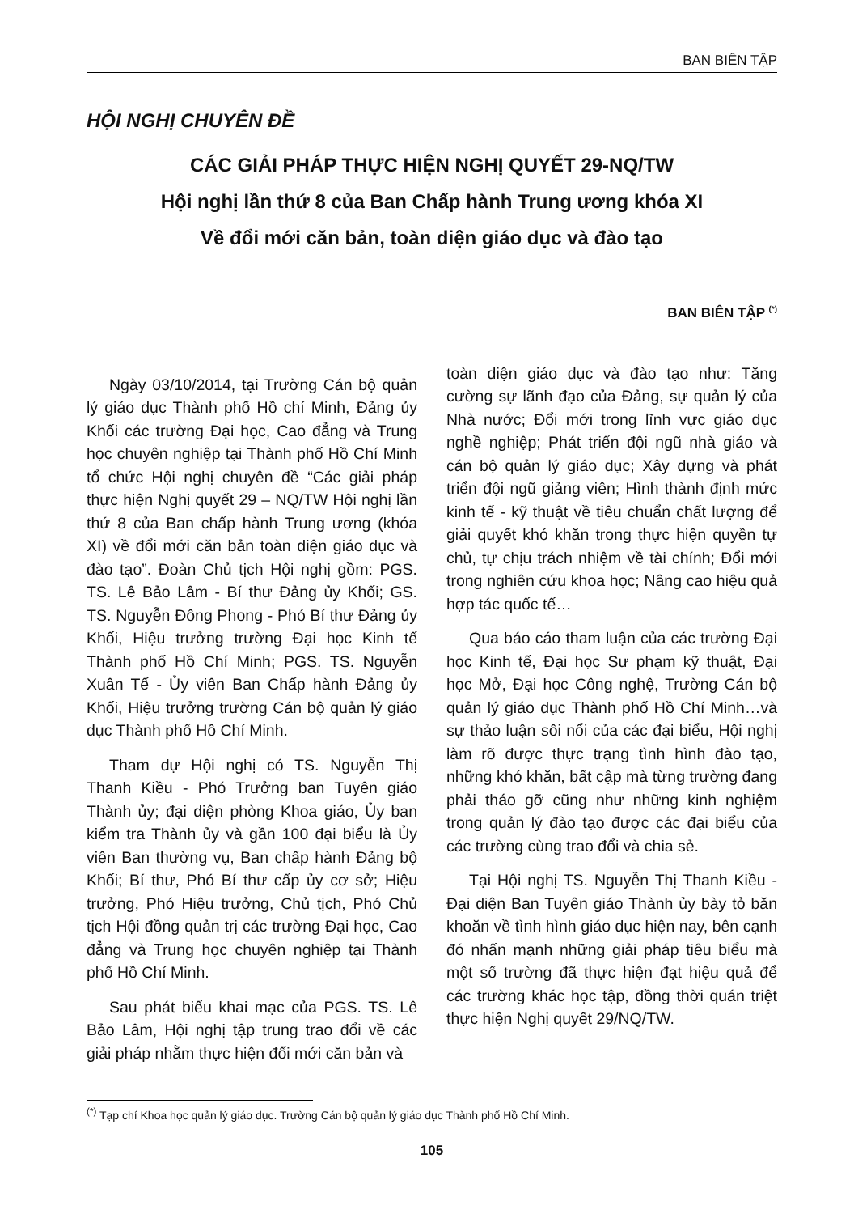BAN BIÊN TẬP
HỘI NGHỊ CHUYÊN ĐỀ
CÁC GIẢI PHÁP THỰC HIỆN NGHỊ QUYẾT 29-NQ/TW
Hội nghị lần thứ 8 của Ban Chấp hành Trung ương khóa XI
Về đổi mới căn bản, toàn diện giáo dục và đào tạo
BAN BIÊN TẬP <sup>(*)</sup>
Ngày 03/10/2014, tại Trường Cán bộ quản lý giáo dục Thành phố Hồ chí Minh, Đảng ủy Khối các trường Đại học, Cao đẳng và Trung học chuyên nghiệp tại Thành phố Hồ Chí Minh tổ chức Hội nghị chuyên đề “Các giải pháp thực hiện Nghị quyết 29 – NQ/TW Hội nghị lần thứ 8 của Ban chấp hành Trung ương (khóa XI) về đổi mới căn bản toàn diện giáo dục và đào tạo”. Đoàn Chủ tịch Hội nghị gồm: PGS. TS. Lê Bảo Lâm - Bí thư Đảng ủy Khối; GS. TS. Nguyễn Đông Phong - Phó Bí thư Đảng ủy Khối, Hiệu trưởng trường Đại học Kinh tế Thành phố Hồ Chí Minh; PGS. TS. Nguyễn Xuân Tế - Ủy viên Ban Chấp hành Đảng ủy Khối, Hiệu trưởng trường Cán bộ quản lý giáo dục Thành phố Hồ Chí Minh.
Tham dự Hội nghị có TS. Nguyễn Thị Thanh Kiều - Phó Trưởng ban Tuyên giáo Thành ủy; đại diện phòng Khoa giáo, Ủy ban kiểm tra Thành ủy và gần 100 đại biểu là Ủy viên Ban thường vụ, Ban chấp hành Đảng bộ Khối; Bí thư, Phó Bí thư cấp ủy cơ sở; Hiệu trưởng, Phó Hiệu trưởng, Chủ tịch, Phó Chủ tịch Hội đồng quản trị các trường Đại học, Cao đẳng và Trung học chuyên nghiệp tại Thành phố Hồ Chí Minh.
Sau phát biểu khai mạc của PGS. TS. Lê Bảo Lâm, Hội nghị tập trung trao đổi về các giải pháp nhằm thực hiện đổi mới căn bản và
toàn diện giáo dục và đào tạo như: Tăng cường sự lãnh đạo của Đảng, sự quản lý của Nhà nước; Đổi mới trong lĩnh vực giáo dục nghề nghiệp; Phát triển đội ngũ nhà giáo và cán bộ quản lý giáo dục; Xây dựng và phát triển đội ngũ giảng viên; Hình thành định mức kinh tế - kỹ thuật về tiêu chuẩn chất lượng để giải quyết khó khăn trong thực hiện quyền tự chủ, tự chịu trách nhiệm về tài chính; Đổi mới trong nghiên cứu khoa học; Nâng cao hiệu quả hợp tác quốc tế…
Qua báo cáo tham luận của các trường Đại học Kinh tế, Đại học Sư phạm kỹ thuật, Đại học Mở, Đại học Công nghệ, Trường Cán bộ quản lý giáo dục Thành phố Hồ Chí Minh…và sự thảo luận sôi nổi của các đại biểu, Hội nghị làm rõ được thực trạng tình hình đào tạo, những khó khăn, bất cập mà từng trường đang phải tháo gỡ cũng như những kinh nghiệm trong quản lý đào tạo được các đại biểu của các trường cùng trao đổi và chia sẻ.
Tại Hội nghị TS. Nguyễn Thị Thanh Kiều - Đại diện Ban Tuyên giáo Thành ủy bày tỏ băn khoăn về tình hình giáo dục hiện nay, bên cạnh đó nhấn mạnh những giải pháp tiêu biểu mà một số trường đã thực hiện đạt hiệu quả để các trường khác học tập, đồng thời quán triệt thực hiện Nghị quyết 29/NQ/TW.
<sup>(*)</sup> Tạp chí Khoa học quản lý giáo dục. Trường Cán bộ quản lý giáo dục Thành phố Hồ Chí Minh.
105